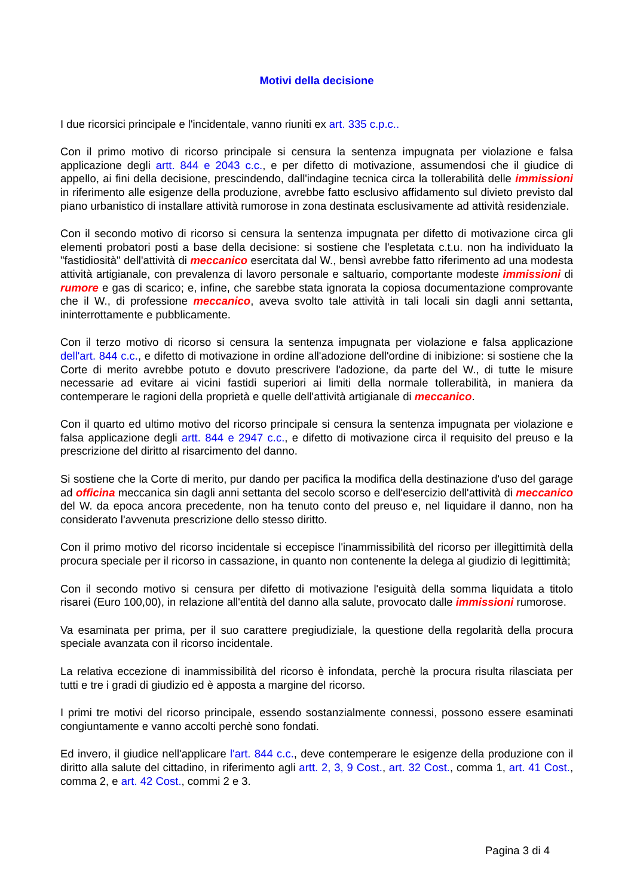Motivi della decisione
I due ricorsici principale e l'incidentale, vanno riuniti ex art. 335 c.p.c..
Con il primo motivo di ricorso principale si censura la sentenza impugnata per violazione e falsa applicazione degli artt. 844 e 2043 c.c., e per difetto di motivazione, assumendosi che il giudice di appello, ai fini della decisione, prescindendo, dall'indagine tecnica circa la tollerabilità delle immissioni in riferimento alle esigenze della produzione, avrebbe fatto esclusivo affidamento sul divieto previsto dal piano urbanistico di installare attività rumorose in zona destinata esclusivamente ad attività residenziale.
Con il secondo motivo di ricorso si censura la sentenza impugnata per difetto di motivazione circa gli elementi probatori posti a base della decisione: si sostiene che l'espletata c.t.u. non ha individuato la "fastidiosità" dell'attività di meccanico esercitata dal W., bensì avrebbe fatto riferimento ad una modesta attività artigianale, con prevalenza di lavoro personale e saltuario, comportante modeste immissioni di rumore e gas di scarico; e, infine, che sarebbe stata ignorata la copiosa documentazione comprovante che il W., di professione meccanico, aveva svolto tale attività in tali locali sin dagli anni settanta, ininterrottamente e pubblicamente.
Con il terzo motivo di ricorso si censura la sentenza impugnata per violazione e falsa applicazione dell'art. 844 c.c., e difetto di motivazione in ordine all'adozione dell'ordine di inibizione: si sostiene che la Corte di merito avrebbe potuto e dovuto prescrivere l'adozione, da parte del W., di tutte le misure necessarie ad evitare ai vicini fastidi superiori ai limiti della normale tollerabilità, in maniera da contemperare le ragioni della proprietà e quelle dell'attività artigianale di meccanico.
Con il quarto ed ultimo motivo del ricorso principale si censura la sentenza impugnata per violazione e falsa applicazione degli artt. 844 e 2947 c.c., e difetto di motivazione circa il requisito del preuso e la prescrizione del diritto al risarcimento del danno.
Si sostiene che la Corte di merito, pur dando per pacifica la modifica della destinazione d'uso del garage ad officina meccanica sin dagli anni settanta del secolo scorso e dell'esercizio dell'attività di meccanico del W. da epoca ancora precedente, non ha tenuto conto del preuso e, nel liquidare il danno, non ha considerato l'avvenuta prescrizione dello stesso diritto.
Con il primo motivo del ricorso incidentale si eccepisce l'inammissibilità del ricorso per illegittimità della procura speciale per il ricorso in cassazione, in quanto non contenente la delega al giudizio di legittimità;
Con il secondo motivo si censura per difetto di motivazione l'esiguità della somma liquidata a titolo risarei (Euro 100,00), in relazione all'entità del danno alla salute, provocato dalle immissioni rumorose.
Va esaminata per prima, per il suo carattere pregiudiziale, la questione della regolarità della procura speciale avanzata con il ricorso incidentale.
La relativa eccezione di inammissibilità del ricorso è infondata, perchè la procura risulta rilasciata per tutti e tre i gradi di giudizio ed è apposta a margine del ricorso.
I primi tre motivi del ricorso principale, essendo sostanzialmente connessi, possono essere esaminati congiuntamente e vanno accolti perchè sono fondati.
Ed invero, il giudice nell'applicare l'art. 844 c.c., deve contemperare le esigenze della produzione con il diritto alla salute del cittadino, in riferimento agli artt. 2, 3, 9 Cost., art. 32 Cost., comma 1, art. 41 Cost., comma 2, e art. 42 Cost., commi 2 e 3.
Pagina 3 di 4